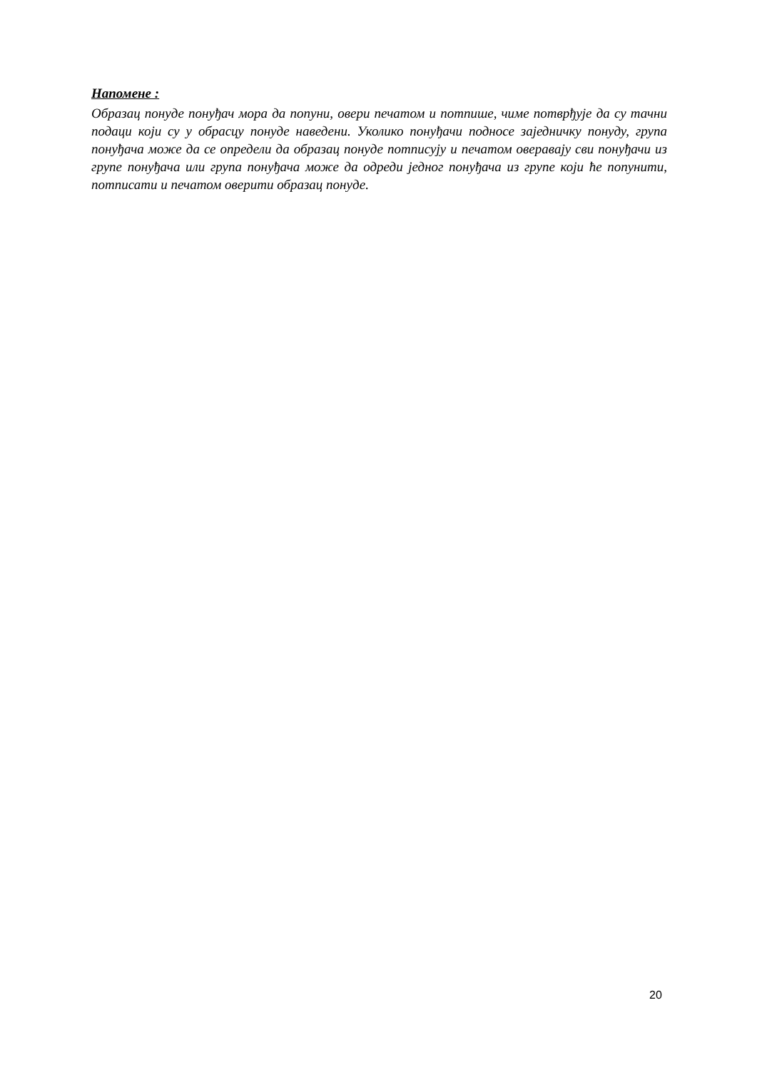Напомене :
Образац понуде понуђач мора да попуни, овери печатом и потпише, чиме потврђује да су тачни подаци који су у обрасцу понуде наведени. Уколико понуђачи подносе заједничку понуду, група понуђача може да се определи да образац понуде потписују и печатом оверавају сви понуђачи из групе понуђача или група понуђача може да одреди једног понуђача из групе који ће попунити, потписати и печатом оверити образац понуде.
20